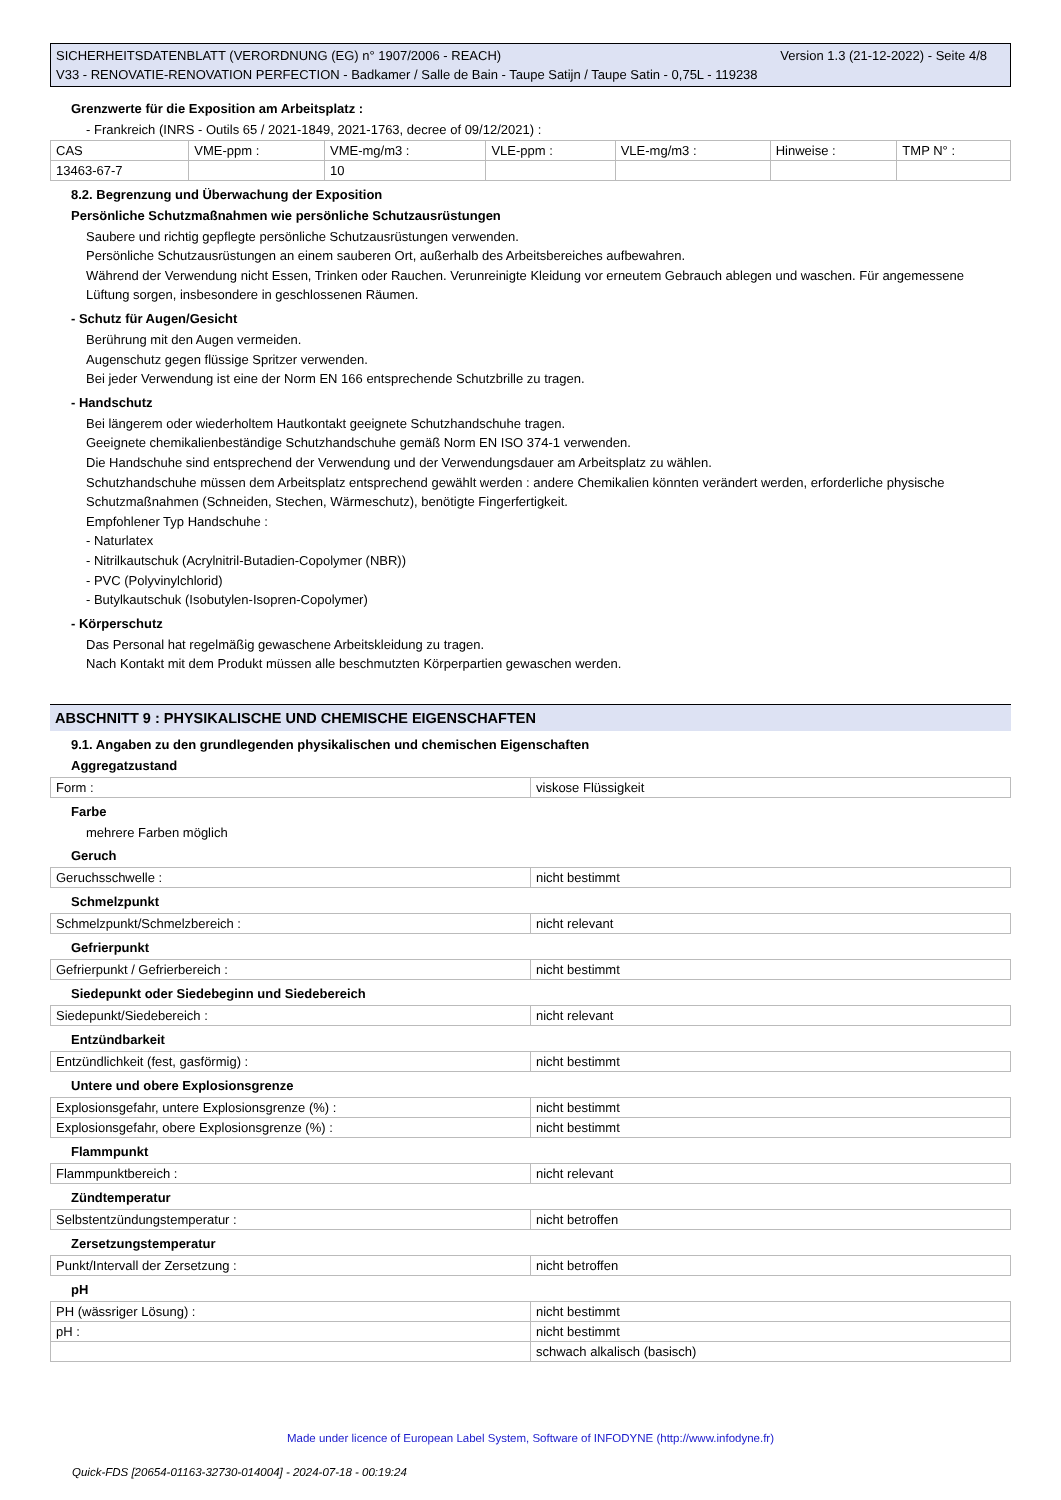Version 1.3 (21-12-2022) - Seite 4/8 SICHERHEITSDATENBLATT (VERORDNUNG (EG) n° 1907/2006 - REACH)
V33 - RENOVATIE-RENOVATION PERFECTION - Badkamer / Salle de Bain - Taupe Satijn / Taupe Satin - 0,75L - 119238
Grenzwerte für die Exposition am Arbeitsplatz :
- Frankreich (INRS - Outils 65 / 2021-1849, 2021-1763, decree of 09/12/2021) :
| CAS | VME-ppm : | VME-mg/m3 : | VLE-ppm : | VLE-mg/m3 : | Hinweise : | TMP N° : |
| 13463-67-7 | | 10 | | | | |
8.2. Begrenzung und Überwachung der Exposition
Persönliche Schutzmaßnahmen wie persönliche Schutzausrüstungen
Saubere und richtig gepflegte persönliche Schutzausrüstungen verwenden.
Persönliche Schutzausrüstungen an einem sauberen Ort, außerhalb des Arbeitsbereiches aufbewahren.
Während der Verwendung nicht Essen, Trinken oder Rauchen. Verunreinigte Kleidung vor erneutem Gebrauch ablegen und waschen. Für angemessene Lüftung sorgen, insbesondere in geschlossenen Räumen.
- Schutz für Augen/Gesicht
Berührung mit den Augen vermeiden.
Augenschutz gegen flüssige Spritzer verwenden.
Bei jeder Verwendung ist eine der Norm EN 166 entsprechende Schutzbrille zu tragen.
- Handschutz
Bei längerem oder wiederholtem Hautkontakt geeignete Schutzhandschuhe tragen.
Geeignete chemikalienbeständige Schutzhandschuhe gemäß Norm EN ISO 374-1 verwenden.
Die Handschuhe sind entsprechend der Verwendung und der Verwendungsdauer am Arbeitsplatz zu wählen.
Schutzhandschuhe müssen dem Arbeitsplatz entsprechend gewählt werden : andere Chemikalien könnten verändert werden, erforderliche physische Schutzmaßnahmen (Schneiden, Stechen, Wärmeschutz), benötigte Fingerfertigkeit.
Empfohlener Typ Handschuhe :
- Naturlatex
- Nitrilkautschuk (Acrylnitril-Butadien-Copolymer (NBR))
- PVC (Polyvinylchlorid)
- Butylkautschuk (Isobutylen-Isopren-Copolymer)
- Körperschutz
Das Personal hat regelmäßig gewaschene Arbeitskleidung zu tragen.
Nach Kontakt mit dem Produkt müssen alle beschmutzten Körperpartien gewaschen werden.
ABSCHNITT 9 : PHYSIKALISCHE UND CHEMISCHE EIGENSCHAFTEN
9.1. Angaben zu den grundlegenden physikalischen und chemischen Eigenschaften
Aggregatzustand
| Form : | viskose Flüssigkeit |
Farbe
mehrere Farben möglich
Geruch
| Geruchsschwelle : | nicht bestimmt |
Schmelzpunkt
| Schmelzpunkt/Schmelzbereich : | nicht relevant |
Gefrierpunkt
| Gefrierpunkt / Gefrierbereich : | nicht bestimmt |
Siedepunkt oder Siedebeginn und Siedebereich
| Siedepunkt/Siedebereich : | nicht relevant |
Entzündbarkeit
| Entzündlichkeit (fest, gasförmig) : | nicht bestimmt |
Untere und obere Explosionsgrenze
| Explosionsgefahr, untere Explosionsgrenze (%) : | nicht bestimmt |
| Explosionsgefahr, obere Explosionsgrenze (%) : | nicht bestimmt |
Flammpunkt
| Flammpunktbereich : | nicht relevant |
Zündtemperatur
| Selbstentzündungstemperatur : | nicht betroffen |
Zersetzungstemperatur
| Punkt/Intervall der Zersetzung : | nicht betroffen |
pH
| PH (wässriger Lösung) : | nicht bestimmt |
| pH : | nicht bestimmt |
| | schwach alkalisch (basisch) |
Made under licence of European Label System, Software of INFODYNE (http://www.infodyne.fr)
Quick-FDS [20654-01163-32730-014004] - 2024-07-18 - 00:19:24